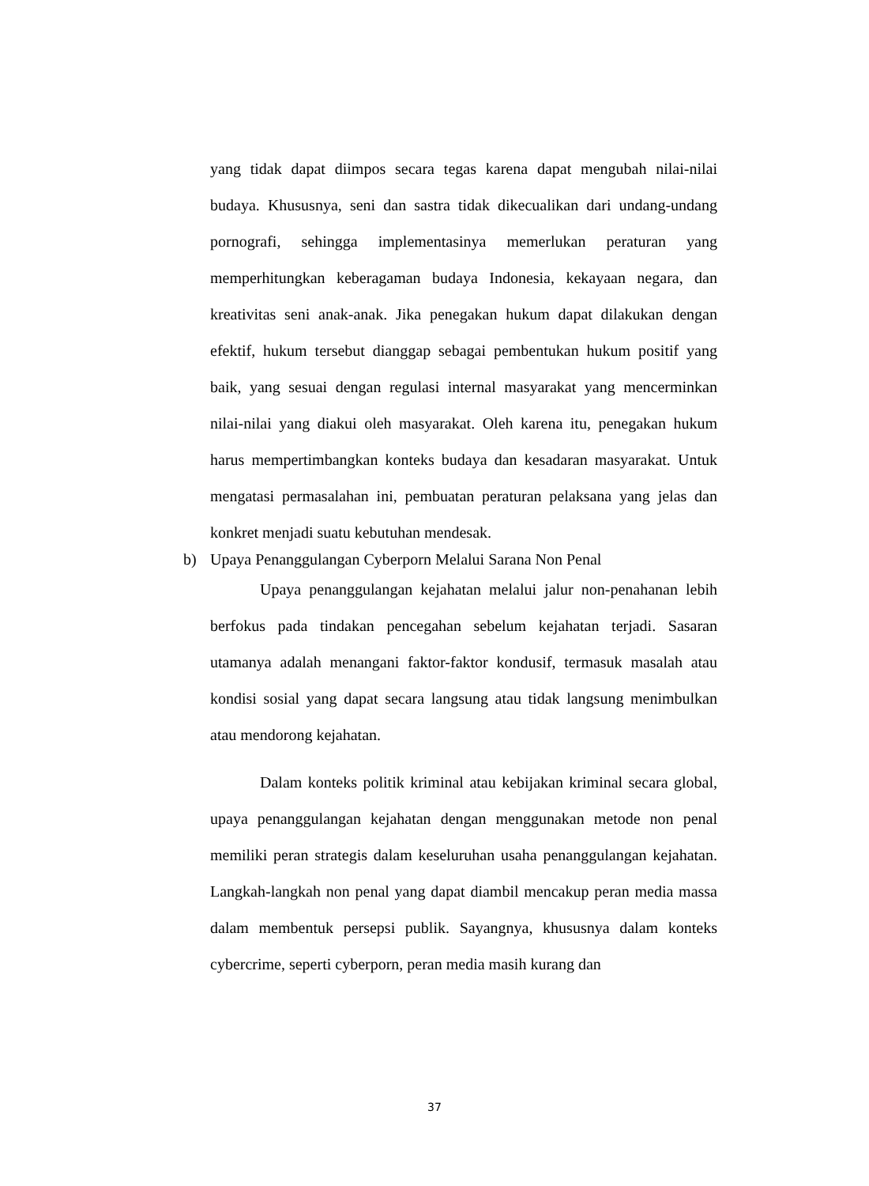yang tidak dapat diimpos secara tegas karena dapat mengubah nilai-nilai budaya. Khususnya, seni dan sastra tidak dikecualikan dari undang-undang pornografi, sehingga implementasinya memerlukan peraturan yang memperhitungkan keberagaman budaya Indonesia, kekayaan negara, dan kreativitas seni anak-anak. Jika penegakan hukum dapat dilakukan dengan efektif, hukum tersebut dianggap sebagai pembentukan hukum positif yang baik, yang sesuai dengan regulasi internal masyarakat yang mencerminkan nilai-nilai yang diakui oleh masyarakat. Oleh karena itu, penegakan hukum harus mempertimbangkan konteks budaya dan kesadaran masyarakat. Untuk mengatasi permasalahan ini, pembuatan peraturan pelaksana yang jelas dan konkret menjadi suatu kebutuhan mendesak.
b) Upaya Penanggulangan Cyberporn Melalui Sarana Non Penal
Upaya penanggulangan kejahatan melalui jalur non-penahanan lebih berfokus pada tindakan pencegahan sebelum kejahatan terjadi. Sasaran utamanya adalah menangani faktor-faktor kondusif, termasuk masalah atau kondisi sosial yang dapat secara langsung atau tidak langsung menimbulkan atau mendorong kejahatan.
Dalam konteks politik kriminal atau kebijakan kriminal secara global, upaya penanggulangan kejahatan dengan menggunakan metode non penal memiliki peran strategis dalam keseluruhan usaha penanggulangan kejahatan. Langkah-langkah non penal yang dapat diambil mencakup peran media massa dalam membentuk persepsi publik. Sayangnya, khususnya dalam konteks cybercrime, seperti cyberporn, peran media masih kurang dan
37